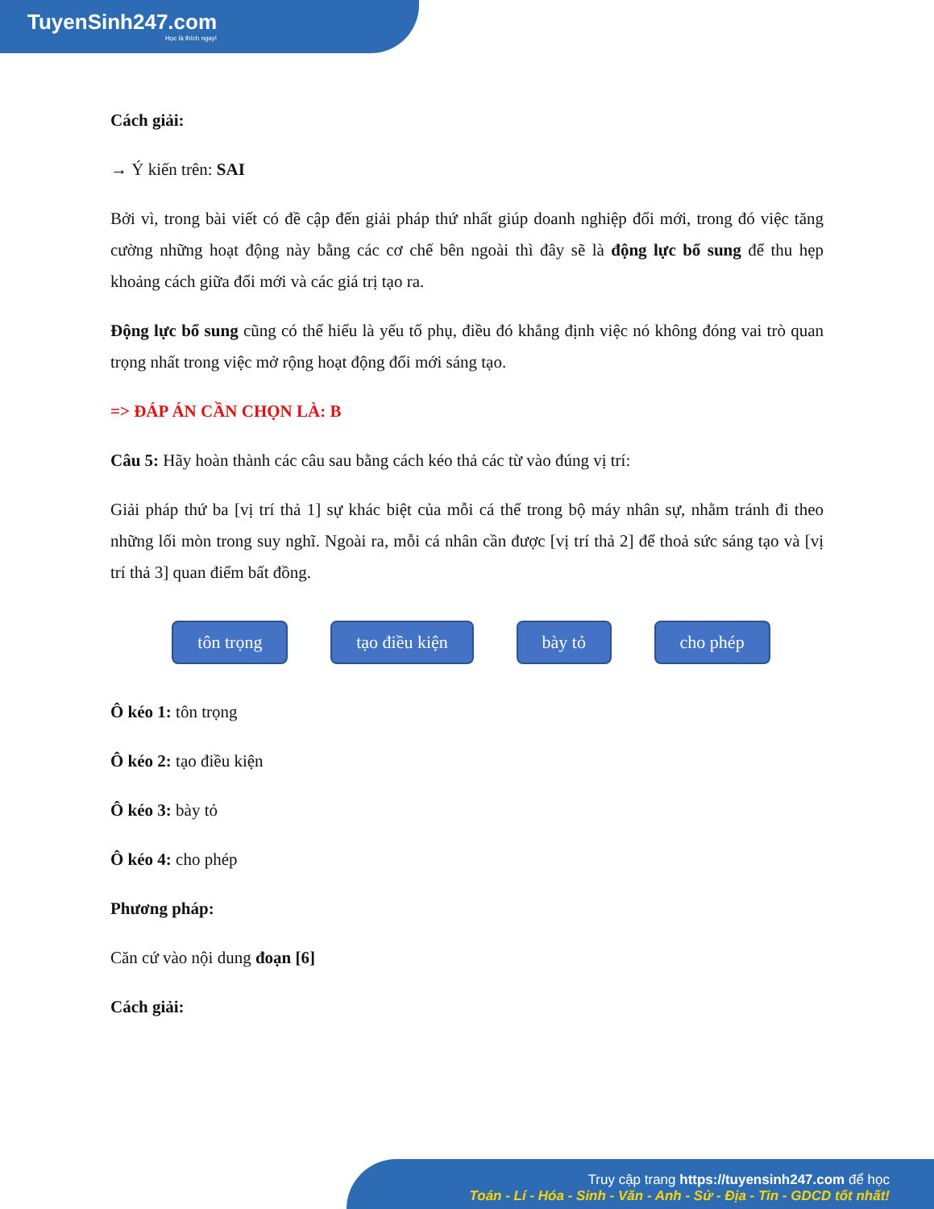TuyenSinh247.com
Học là thích ngay!
Cách giải:
→ Ý kiến trên: SAI
Bởi vì, trong bài viết có đề cập đến giải pháp thứ nhất giúp doanh nghiệp đổi mới, trong đó việc tăng cường những hoạt động này bằng các cơ chế bên ngoài thì đây sẽ là động lực bổ sung để thu hẹp khoảng cách giữa đổi mới và các giá trị tạo ra.
Động lực bổ sung cũng có thể hiểu là yếu tố phụ, điều đó khẳng định việc nó không đóng vai trò quan trọng nhất trong việc mở rộng hoạt động đổi mới sáng tạo.
=> ĐÁP ÁN CẦN CHỌN LÀ: B
Câu 5: Hãy hoàn thành các câu sau bằng cách kéo thả các từ vào đúng vị trí:
Giải pháp thứ ba [vị trí thả 1] sự khác biệt của mỗi cá thể trong bộ máy nhân sự, nhằm tránh đi theo những lối mòn trong suy nghĩ. Ngoài ra, mỗi cá nhân cần được [vị trí thả 2] để thoả sức sáng tạo và [vị trí thả 3] quan điểm bất đồng.
tôn trọng tạo điều kiện bày tỏ cho phép
Ô kéo 1: tôn trọng
Ô kéo 2: tạo điều kiện
Ô kéo 3: bày tỏ
Ô kéo 4: cho phép
Phương pháp:
Căn cứ vào nội dung đoạn [6]
Cách giải:
Truy cập trang https://tuyensinh247.com để học
Toán - Lí - Hóa - Sinh - Văn - Anh - Sử - Địa - Tin - GDCD tốt nhất!